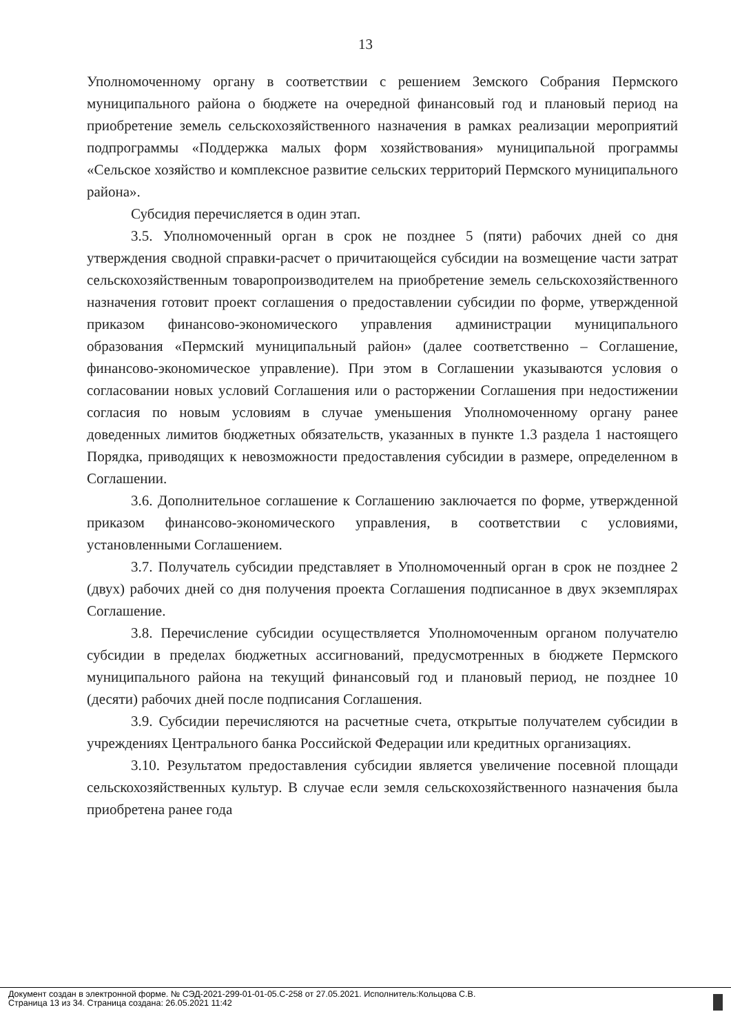13
Уполномоченному органу в соответствии с решением Земского Собрания Пермского муниципального района о бюджете на очередной финансовый год и плановый период на приобретение земель сельскохозяйственного назначения в рамках реализации мероприятий подпрограммы «Поддержка малых форм хозяйствования» муниципальной программы «Сельское хозяйство и комплексное развитие сельских территорий Пермского муниципального района».
Субсидия перечисляется в один этап.
3.5. Уполномоченный орган в срок не позднее 5 (пяти) рабочих дней со дня утверждения сводной справки-расчет о причитающейся субсидии на возмещение части затрат сельскохозяйственным товаропроизводителем на приобретение земель сельскохозяйственного назначения готовит проект соглашения о предоставлении субсидии по форме, утвержденной приказом финансово-экономического управления администрации муниципального образования «Пермский муниципальный район» (далее соответственно – Соглашение, финансово-экономическое управление). При этом в Соглашении указываются условия о согласовании новых условий Соглашения или о расторжении Соглашения при недостижении согласия по новым условиям в случае уменьшения Уполномоченному органу ранее доведенных лимитов бюджетных обязательств, указанных в пункте 1.3 раздела 1 настоящего Порядка, приводящих к невозможности предоставления субсидии в размере, определенном в Соглашении.
3.6. Дополнительное соглашение к Соглашению заключается по форме, утвержденной приказом финансово-экономического управления, в соответствии с условиями, установленными Соглашением.
3.7. Получатель субсидии представляет в Уполномоченный орган в срок не позднее 2 (двух) рабочих дней со дня получения проекта Соглашения подписанное в двух экземплярах Соглашение.
3.8. Перечисление субсидии осуществляется Уполномоченным органом получателю субсидии в пределах бюджетных ассигнований, предусмотренных в бюджете Пермского муниципального района на текущий финансовый год и плановый период, не позднее 10 (десяти) рабочих дней после подписания Соглашения.
3.9. Субсидии перечисляются на расчетные счета, открытые получателем субсидии в учреждениях Центрального банка Российской Федерации или кредитных организациях.
3.10. Результатом предоставления субсидии является увеличение посевной площади сельскохозяйственных культур. В случае если земля сельскохозяйственного назначения была приобретена ранее года
Документ создан в электронной форме. № СЭД-2021-299-01-01-05.С-258 от 27.05.2021. Исполнитель:Кольцова С.В.
Страница 13 из 34. Страница создана: 26.05.2021 11:42